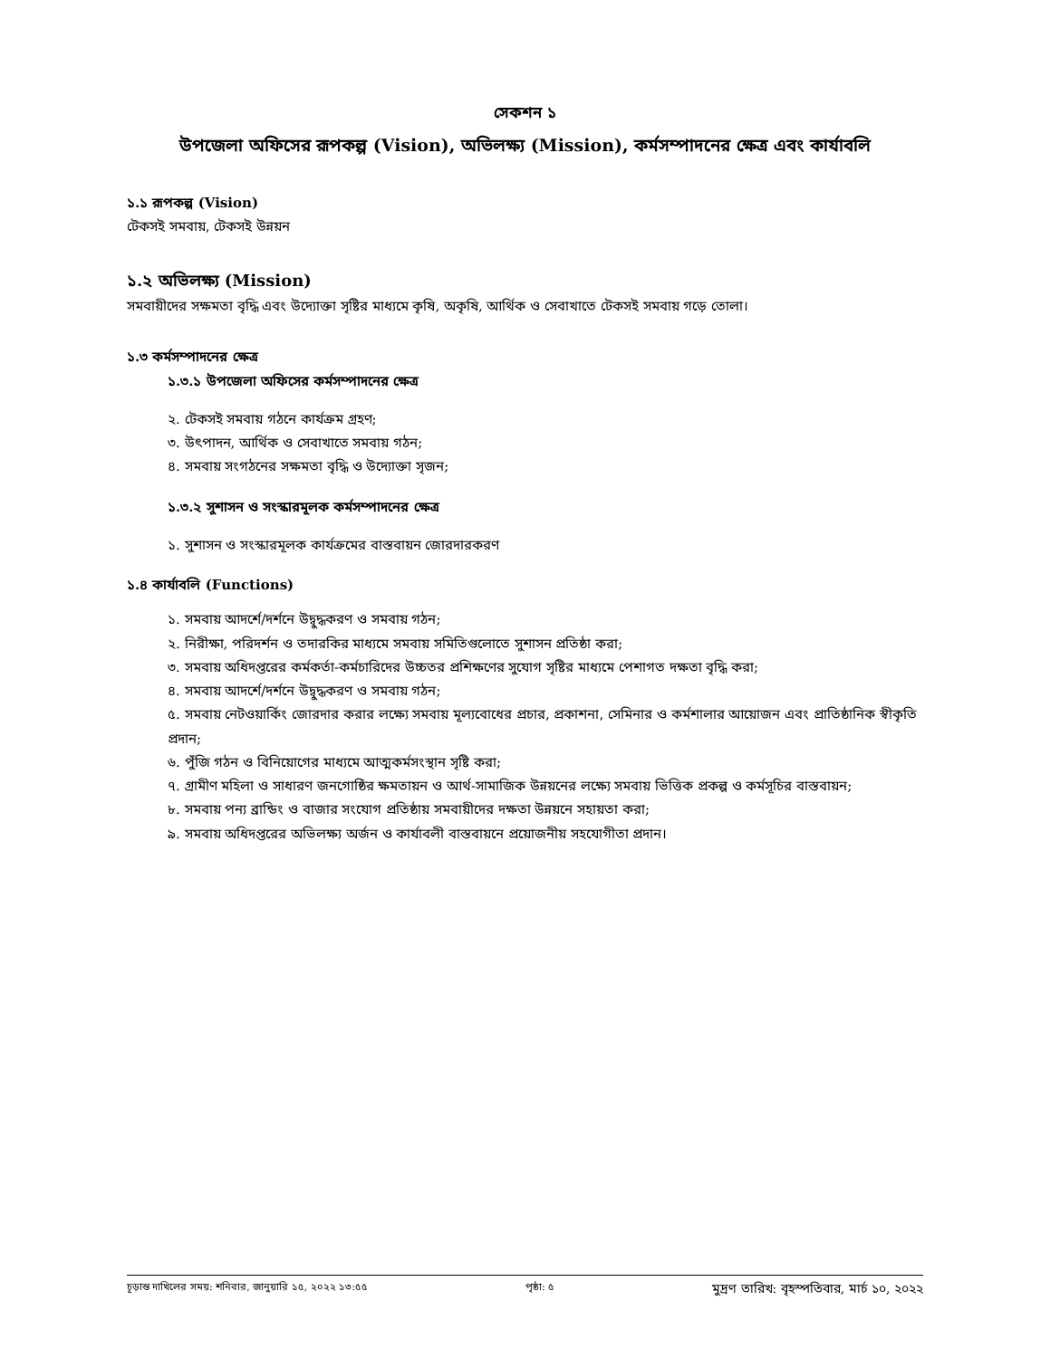সেকশন ১
উপজেলা অফিসের রূপকল্প (Vision), অভিলক্ষ্য (Mission), কর্মসম্পাদনের ক্ষেত্র এবং কার্যাবলি
১.১ রূপকল্প (Vision)
টেকসই সমবায়, টেকসই উন্নয়ন
১.২ অভিলক্ষ্য (Mission)
সমবায়ীদের সক্ষমতা বৃদ্ধি এবং উদ্যোক্তা সৃষ্টির মাধ্যমে কৃষি, অকৃষি, আর্থিক ও সেবাখাতে টেকসই সমবায় গড়ে তোলা।
১.৩ কর্মসম্পাদনের ক্ষেত্র
১.৩.১ উপজেলা অফিসের কর্মসম্পাদনের ক্ষেত্র
২. টেকসই সমবায় গঠনে কার্যক্রম গ্রহণ;
৩. উৎপাদন, আর্থিক ও সেবাখাতে সমবায় গঠন;
৪. সমবায় সংগঠনের সক্ষমতা বৃদ্ধি ও উদ্যোক্তা সৃজন;
১.৩.২ সুশাসন ও সংস্কারমূলক কর্মসম্পাদনের ক্ষেত্র
১. সুশাসন ও সংস্কারমূলক কার্যক্রমের বাস্তবায়ন জোরদারকরণ
১.৪ কার্যাবলি (Functions)
১. সমবায় আদর্শে/দর্শনে উদ্বুদ্ধকরণ ও সমবায় গঠন;
২. নিরীক্ষা, পরিদর্শন ও তদারকির মাধ্যমে সমবায় সমিতিগুলোতে সুশাসন প্রতিষ্ঠা করা;
৩. সমবায় অধিদপ্তরের কর্মকর্তা-কর্মচারিদের উচ্চতর প্রশিক্ষণের সুযোগ সৃষ্টির মাধ্যমে পেশাগত দক্ষতা বৃদ্ধি করা;
৪. সমবায় আদর্শে/দর্শনে উদ্বুদ্ধকরণ ও সমবায় গঠন;
৫. সমবায় নেটওয়ার্কিং জোরদার করার লক্ষ্যে সমবায় মূল্যবোধের প্রচার, প্রকাশনা, সেমিনার ও কর্মশালার আয়োজন এবং প্রাতিষ্ঠানিক স্বীকৃতি প্রদান;
৬. পুঁজি গঠন ও বিনিয়োগের মাধ্যমে আত্মকর্মসংস্থান সৃষ্টি করা;
৭. গ্রামীণ মহিলা ও সাধারণ জনগোষ্ঠির ক্ষমতায়ন ও আর্থ-সামাজিক উন্নয়নের লক্ষ্যে সমবায় ভিত্তিক প্রকল্প ও কর্মসূচির বাস্তবায়ন;
৮. সমবায় পন্য ব্রান্ডিং ও বাজার সংযোগ প্রতিষ্ঠায় সমবায়ীদের দক্ষতা উন্নয়নে সহায়তা করা;
৯. সমবায় অধিদপ্তরের অভিলক্ষ্য অর্জন ও কার্যাবলী বাস্তবায়নে প্রয়োজনীয় সহযোগীতা প্রদান।
চূড়ান্ত দাখিলের সময়: শনিবার, জানুয়ারি ১৫, ২০২২ ১৩:৫৫ পৃষ্ঠা: ৫ মুদ্রণ তারিখ: বৃহস্পতিবার, মার্চ ১০, ২০২২